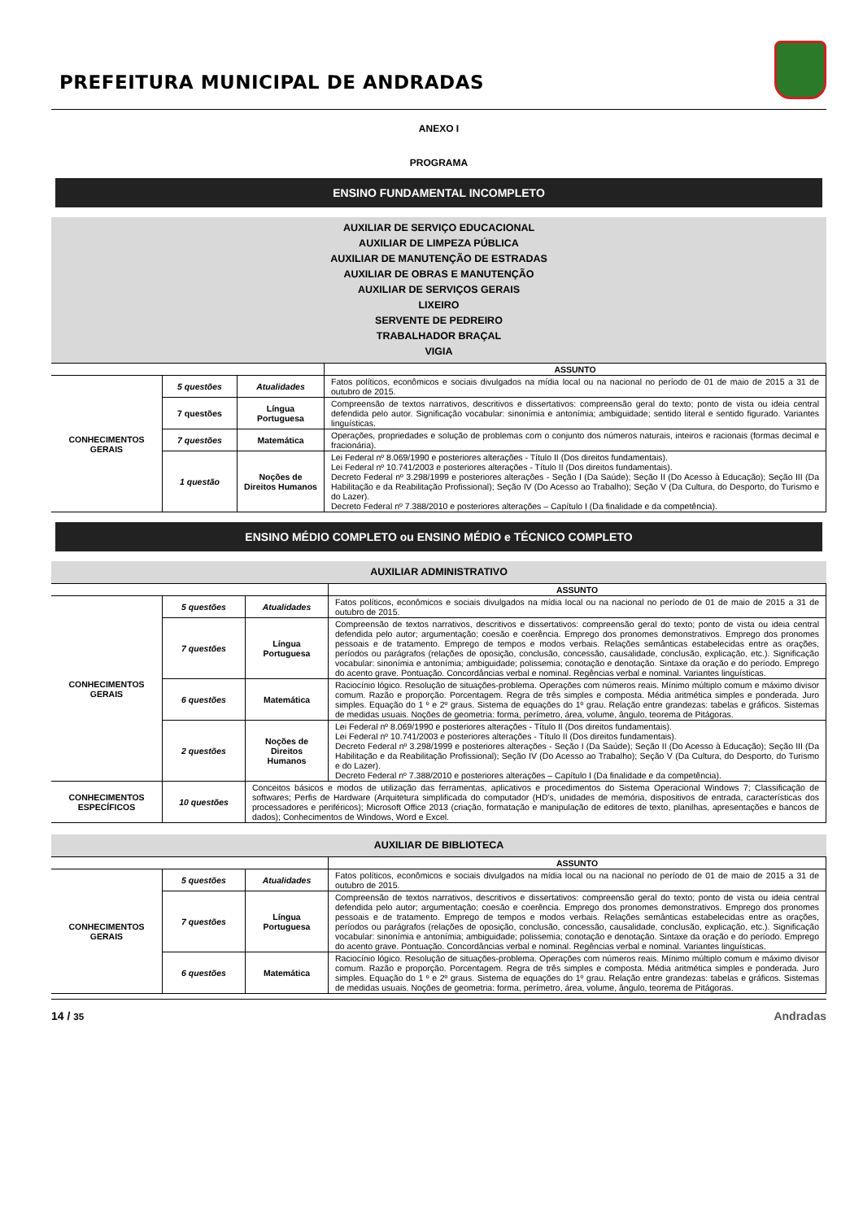PREFEITURA MUNICIPAL DE ANDRADAS
ANEXO I
PROGRAMA
ENSINO FUNDAMENTAL INCOMPLETO
AUXILIAR DE SERVIÇO EDUCACIONAL
AUXILIAR DE LIMPEZA PÚBLICA
AUXILIAR DE MANUTENÇÃO DE ESTRADAS
AUXILIAR DE OBRAS E MANUTENÇÃO
AUXILIAR DE SERVIÇOS GERAIS
LIXEIRO
SERVENTE DE PEDREIRO
TRABALHADOR BRAÇAL
VIGIA
| | | | ASSUNTO |
| --- | --- | --- | --- |
| CONHECIMENTOS GERAIS | 5 questões | Atualidades | Fatos políticos, econômicos e sociais divulgados na mídia local ou na nacional no período de 01 de maio de 2015 a 31 de outubro de 2015. |
| | 7 questões | Língua Portuguesa | Compreensão de textos narrativos, descritivos e dissertativos: compreensão geral do texto; ponto de vista ou ideia central defendida pelo autor. Significação vocabular: sinonímia e antonímia; ambiguidade; sentido literal e sentido figurado. Variantes linguísticas. |
| | 7 questões | Matemática | Operações, propriedades e solução de problemas com o conjunto dos números naturais, inteiros e racionais (formas decimal e fracionária). |
| | 1 questão | Noções de Direitos Humanos | Lei Federal nº 8.069/1990 e posteriores alterações - Título II (Dos direitos fundamentais). Lei Federal nº 10.741/2003 e posteriores alterações - Título II (Dos direitos fundamentais). Decreto Federal nº 3.298/1999 e posteriores alterações - Seção I (Da Saúde); Seção II (Do Acesso à Educação); Seção III (Da Habilitação e da Reabilitação Profissional); Seção IV (Do Acesso ao Trabalho); Seção V (Da Cultura, do Desporto, do Turismo e do Lazer). Decreto Federal nº 7.388/2010 e posteriores alterações – Capítulo I (Da finalidade e da competência). |
ENSINO MÉDIO COMPLETO ou ENSINO MÉDIO e TÉCNICO COMPLETO
AUXILIAR ADMINISTRATIVO
| | | | ASSUNTO |
| --- | --- | --- | --- |
| CONHECIMENTOS GERAIS | 5 questões | Atualidades | Fatos políticos, econômicos e sociais divulgados na mídia local ou na nacional no período de 01 de maio de 2015 a 31 de outubro de 2015. |
| | 7 questões | Língua Portuguesa | Compreensão de textos narrativos, descritivos e dissertativos: compreensão geral do texto; ponto de vista ou ideia central defendida pelo autor; argumentação; coesão e coerência. Emprego dos pronomes demonstrativos. Emprego dos pronomes pessoais e de tratamento. Emprego de tempos e modos verbais. Relações semânticas estabelecidas entre as orações, períodos ou parágrafos (relações de oposição, conclusão, concessão, causalidade, conclusão, explicação, etc.). Significação vocabular: sinonímia e antonímia; ambiguidade; polissemia; conotação e denotação. Sintaxe da oração e do período. Emprego do acento grave. Pontuação. Concordâncias verbal e nominal. Regências verbal e nominal. Variantes linguísticas. |
| | 6 questões | Matemática | Raciocínio lógico. Resolução de situações-problema. Operações com números reais. Mínimo múltiplo comum e máximo divisor comum. Razão e proporção. Porcentagem. Regra de três simples e composta. Média aritmética simples e ponderada. Juro simples. Equação do 1 º e 2º graus. Sistema de equações do 1º grau. Relação entre grandezas: tabelas e gráficos. Sistemas de medidas usuais. Noções de geometria: forma, perímetro, área, volume, ângulo, teorema de Pitágoras. |
| | 2 questões | Noções de Direitos Humanos | Lei Federal nº 8.069/1990 e posteriores alterações - Título II (Dos direitos fundamentais). Lei Federal nº 10.741/2003 e posteriores alterações - Título II (Dos direitos fundamentais). Decreto Federal nº 3.298/1999 e posteriores alterações - Seção I (Da Saúde); Seção II (Do Acesso à Educação); Seção III (Da Habilitação e da Reabilitação Profissional); Seção IV (Do Acesso ao Trabalho); Seção V (Da Cultura, do Desporto, do Turismo e do Lazer). Decreto Federal nº 7.388/2010 e posteriores alterações – Capítulo I (Da finalidade e da competência). |
| CONHECIMENTOS ESPECÍFICOS | 10 questões | Conceitos básicos e modos de utilização das ferramentas, aplicativos e procedimentos do Sistema Operacional Windows 7; Classificação de softwares; Perfis de Hardware (Arquitetura simplificada do computador (HD’s, unidades de memória, dispositivos de entrada, características dos processadores e periféricos); Microsoft Office 2013 (criação, formatação e manipulação de editores de texto, planilhas, apresentações e bancos de dados); Conhecimentos de Windows, Word e Excel. | |
AUXILIAR DE BIBLIOTECA
| | | | ASSUNTO |
| --- | --- | --- | --- |
| CONHECIMENTOS GERAIS | 5 questões | Atualidades | Fatos políticos, econômicos e sociais divulgados na mídia local ou na nacional no período de 01 de maio de 2015 a 31 de outubro de 2015. |
| | 7 questões | Língua Portuguesa | Compreensão de textos narrativos, descritivos e dissertativos: compreensão geral do texto; ponto de vista ou ideia central defendida pelo autor; argumentação; coesão e coerência. Emprego dos pronomes demonstrativos. Emprego dos pronomes pessoais e de tratamento. Emprego de tempos e modos verbais. Relações semânticas estabelecidas entre as orações, períodos ou parágrafos (relações de oposição, conclusão, concessão, causalidade, conclusão, explicação, etc.). Significação vocabular: sinonímia e antonímia; ambiguidade; polissemia; conotação e denotação. Sintaxe da oração e do período. Emprego do acento grave. Pontuação. Concordâncias verbal e nominal. Regências verbal e nominal. Variantes linguísticas. |
| | 6 questões | Matemática | Raciocínio lógico. Resolução de situações-problema. Operações com números reais. Mínimo múltiplo comum e máximo divisor comum. Razão e proporção. Porcentagem. Regra de três simples e composta. Média aritmética simples e ponderada. Juro simples. Equação do 1 º e 2º graus. Sistema de equações do 1º grau. Relação entre grandezas: tabelas e gráficos. Sistemas de medidas usuais. Noções de geometria: forma, perímetro, área, volume, ângulo, teorema de Pitágoras. |
14 / 35 Andradas